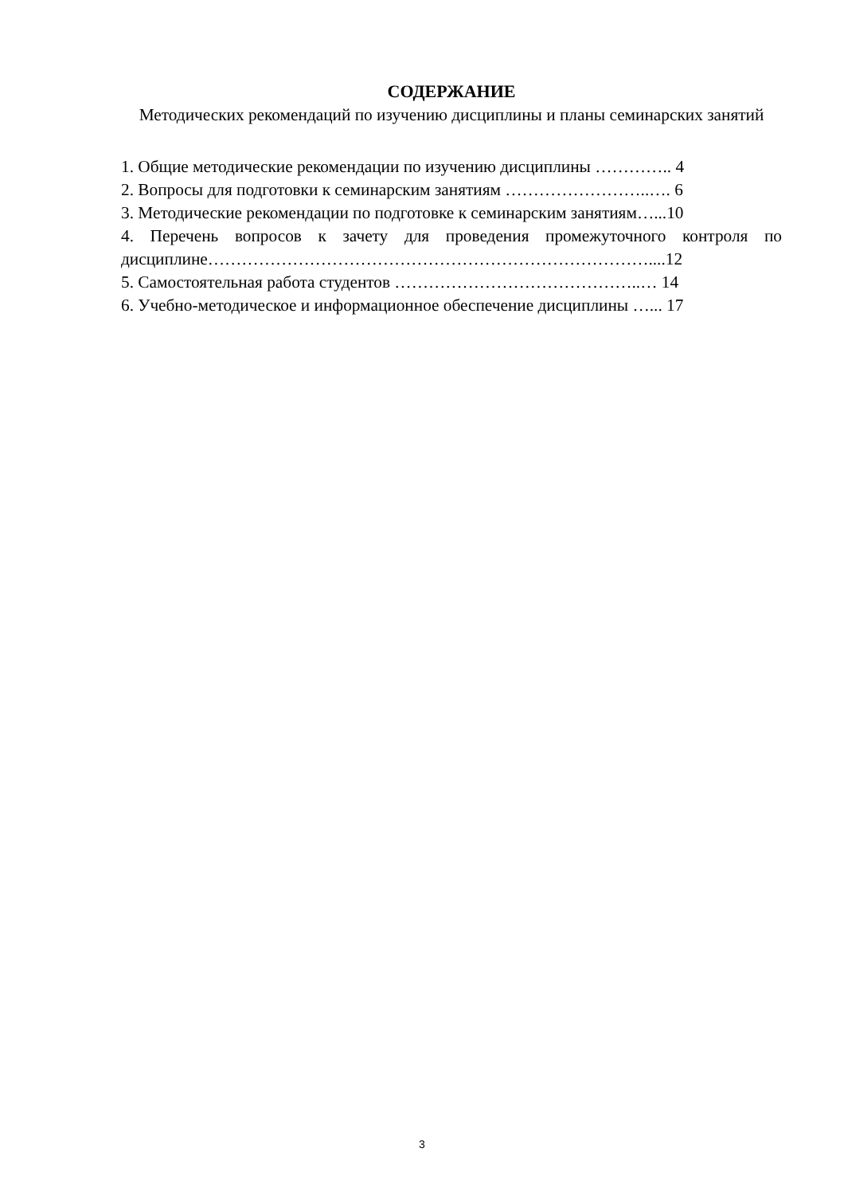СОДЕРЖАНИЕ
Методических рекомендаций по изучению дисциплины и планы семинарских занятий
1. Общие методические рекомендации по изучению дисциплины ………….. 4
2. Вопросы для подготовки к семинарским занятиям ……………………..…. 6
3. Методические рекомендации по подготовке к семинарским занятиям…...10
4. Перечень вопросов к зачету для проведения промежуточного контроля по дисциплине……………………………………………………………………....12
5. Самостоятельная работа студентов ……………………………………..… 14
6. Учебно-методическое и информационное обеспечение дисциплины …... 17
3